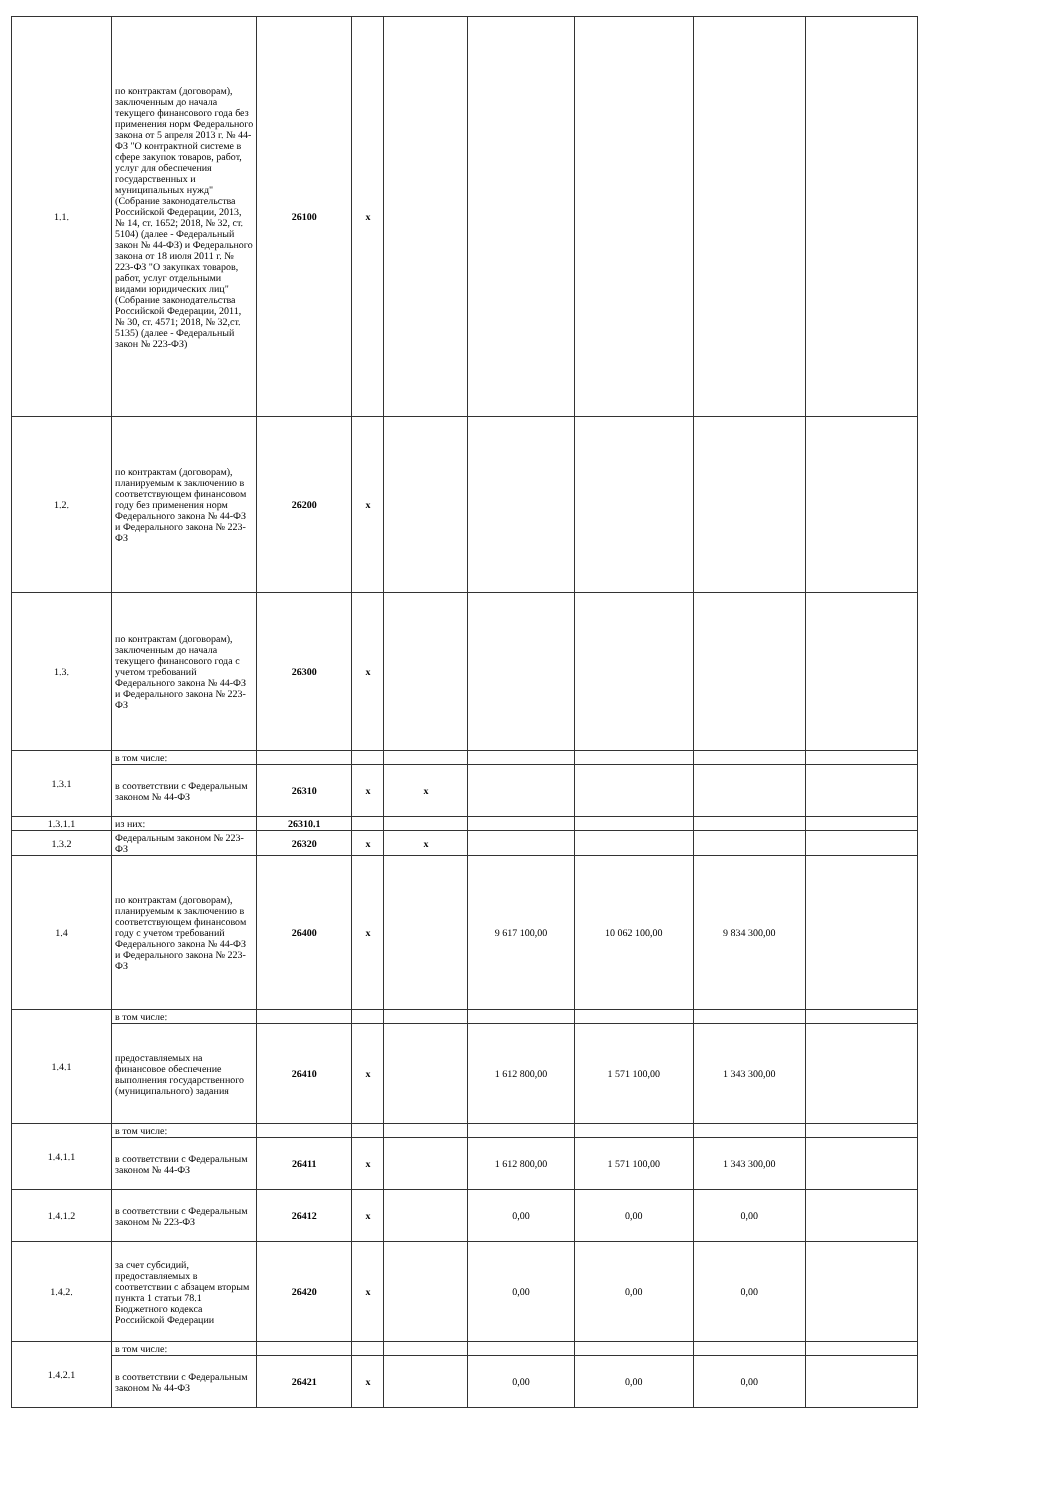| 1.1. | по контрактам (договорам), заключенным до начала текущего финансового года без применения норм Федерального закона от 5 апреля 2013 г. № 44-ФЗ "О контрактной системе в сфере закупок товаров, работ, услуг для обеспечения государственных и муниципальных нужд" (Собрание законодательства Российской Федерации, 2013, № 14, ст. 1652; 2018, № 32, ст. 5104) (далее - Федеральный закон № 44-ФЗ) и Федерального закона от 18 июля 2011 г. № 223-ФЗ "О закупках товаров, работ, услуг отдельными видами юридических лиц" (Собрание законодательства Российской Федерации, 2011, № 30, ст. 4571; 2018, № 32,ст. 5135) (далее - Федеральный закон № 223-ФЗ) | 26100 | x | | | | | |
| 1.2. | по контрактам (договорам), планируемым к заключению в соответствующем финансовом году без применения норм Федерального закона № 44-ФЗ и Федерального закона № 223-ФЗ | 26200 | x | | | | | |
| 1.3. | по контрактам (договорам), заключенным до начала текущего финансового года с учетом требований Федерального закона № 44-ФЗ и Федерального закона № 223-ФЗ | 26300 | x | | | | | |
| 1.3.1 | в том числе: | | | | | | | |
| | в соответствии с Федеральным законом № 44-ФЗ | 26310 | x | x | | | | |
| 1.3.1.1 | из них: | 26310.1 | | | | | | |
| 1.3.2 | Федеральным законом № 223-ФЗ | 26320 | x | x | | | | |
| 1.4 | по контрактам (договорам), планируемым к заключению в соответствующем финансовом году с учетом требований Федерального закона № 44-ФЗ и Федерального закона № 223-ФЗ | 26400 | x | | 9 617 100,00 | 10 062 100,00 | 9 834 300,00 | |
| 1.4.1 | в том числе: | | | | | | | |
| | предоставляемых на финансовое обеспечение выполнения государственного (муниципального) задания | 26410 | x | | 1 612 800,00 | 1 571 100,00 | 1 343 300,00 | |
| 1.4.1.1 | в том числе: | | | | | | | |
| | в соответствии с Федеральным законом № 44-ФЗ | 26411 | x | | 1 612 800,00 | 1 571 100,00 | 1 343 300,00 | |
| 1.4.1.2 | в соответствии с Федеральным законом № 223-ФЗ | 26412 | x | | 0,00 | 0,00 | 0,00 | |
| 1.4.2. | за счет субсидий, предоставляемых в соответствии с абзацем вторым пункта 1 статьи 78.1 Бюджетного кодекса Российской Федерации | 26420 | x | | 0,00 | 0,00 | 0,00 | |
| 1.4.2.1 | в том числе: | | | | | | | |
| | в соответствии с Федеральным законом № 44-ФЗ | 26421 | x | | 0,00 | 0,00 | 0,00 | |